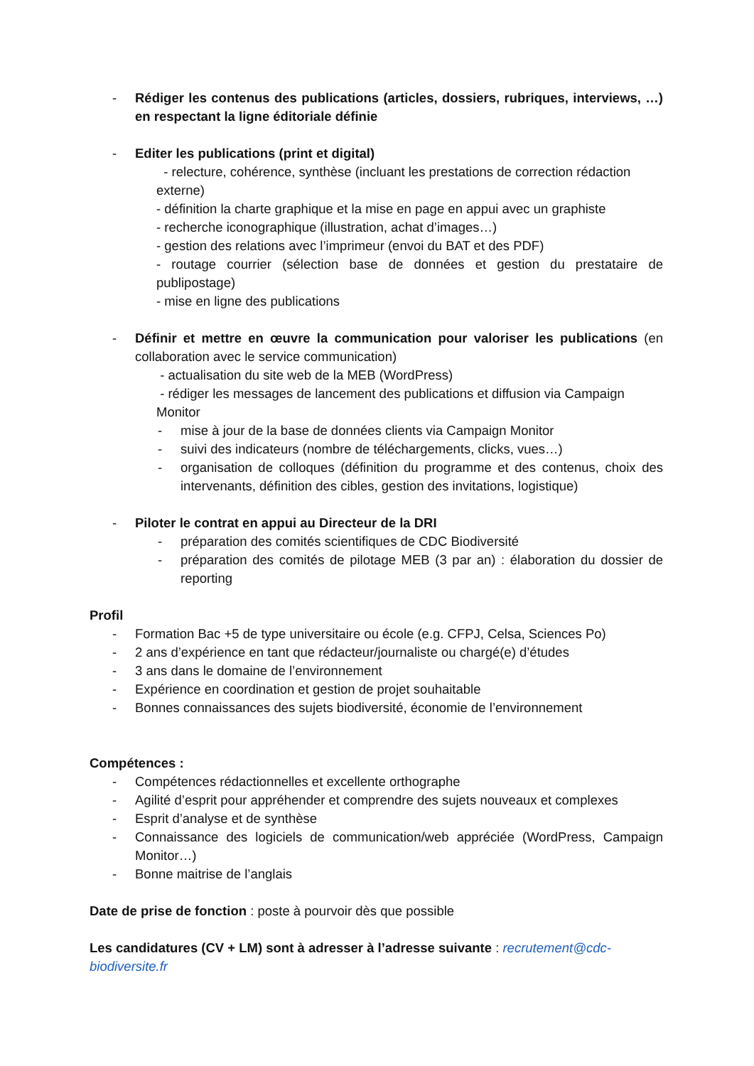- Rédiger les contenus des publications (articles, dossiers, rubriques, interviews, …) en respectant la ligne éditoriale définie
- Editer les publications (print et digital)
- relecture, cohérence, synthèse (incluant les prestations de correction rédaction externe)
- définition la charte graphique et la mise en page en appui avec un graphiste
- recherche iconographique (illustration, achat d’images…)
- gestion des relations avec l’imprimeur (envoi du BAT et des PDF)
- routage courrier (sélection base de données et gestion du prestataire de publipostage)
- mise en ligne des publications
- Définir et mettre en œuvre la communication pour valoriser les publications (en collaboration avec le service communication)
- actualisation du site web de la MEB (WordPress)
- rédiger les messages de lancement des publications et diffusion via Campaign Monitor
- mise à jour de la base de données clients via Campaign Monitor
- suivi des indicateurs (nombre de téléchargements, clicks, vues…)
- organisation de colloques (définition du programme et des contenus, choix des intervenants, définition des cibles, gestion des invitations, logistique)
- Piloter le contrat en appui au Directeur de la DRI
- préparation des comités scientifiques de CDC Biodiversité
- préparation des comités de pilotage MEB (3 par an) : élaboration du dossier de reporting
Profil
- Formation Bac +5 de type universitaire ou école (e.g. CFPJ, Celsa, Sciences Po)
- 2 ans d’expérience en tant que rédacteur/journaliste ou chargé(e) d’études
- 3 ans dans le domaine de l’environnement
- Expérience en coordination et gestion de projet souhaitable
- Bonnes connaissances des sujets biodiversité, économie de l’environnement
Compétences :
- Compétences rédactionnelles et excellente orthographe
- Agilité d’esprit pour appréhender et comprendre des sujets nouveaux et complexes
- Esprit d’analyse et de synthèse
- Connaissance des logiciels de communication/web appréciée (WordPress, Campaign Monitor…)
- Bonne maitrise de l’anglais
Date de prise de fonction : poste à pourvoir dès que possible
Les candidatures (CV + LM) sont à adresser à l’adresse suivante : recrutement@cdc-biodiversite.fr